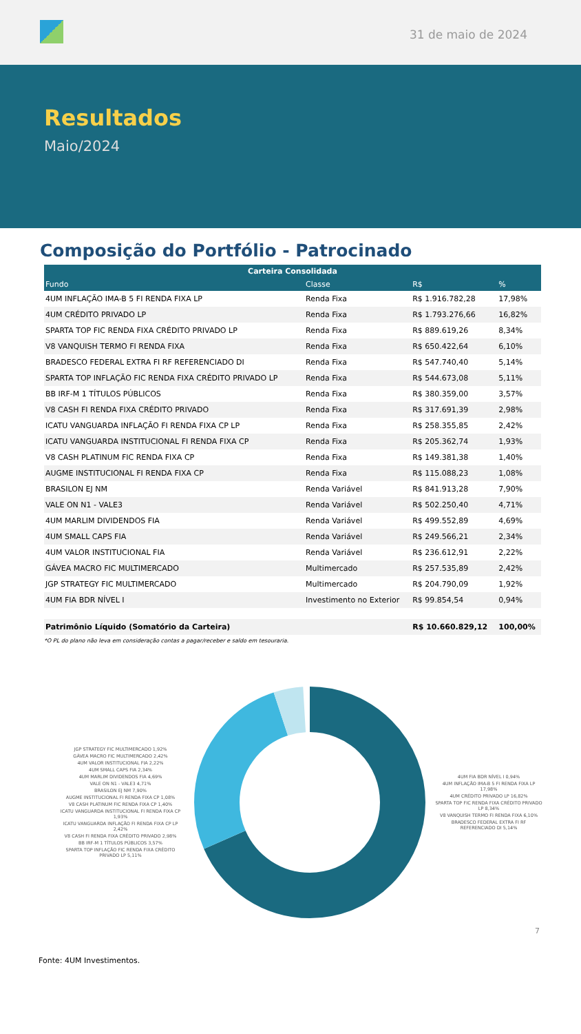31 de maio de 2024
Resultados
Maio/2024
Composição do Portfólio - Patrocinado
| Carteira Consolidada | | | |
| --- | --- | --- | --- |
| Fundo | Classe | R$ | % |
| 4UM INFLAÇÃO IMA-B 5 FI RENDA FIXA LP | Renda Fixa | R$ 1.916.782,28 | 17,98% |
| 4UM CRÉDITO PRIVADO LP | Renda Fixa | R$ 1.793.276,66 | 16,82% |
| SPARTA TOP FIC RENDA FIXA CRÉDITO PRIVADO LP | Renda Fixa | R$ 889.619,26 | 8,34% |
| V8 VANQUISH TERMO FI RENDA FIXA | Renda Fixa | R$ 650.422,64 | 6,10% |
| BRADESCO FEDERAL EXTRA FI RF REFERENCIADO DI | Renda Fixa | R$ 547.740,40 | 5,14% |
| SPARTA TOP INFLAÇÃO FIC RENDA FIXA CRÉDITO PRIVADO LP | Renda Fixa | R$ 544.673,08 | 5,11% |
| BB IRF-M 1 TÍTULOS PÚBLICOS | Renda Fixa | R$ 380.359,00 | 3,57% |
| V8 CASH FI RENDA FIXA CRÉDITO PRIVADO | Renda Fixa | R$ 317.691,39 | 2,98% |
| ICATU VANGUARDA INFLAÇÃO FI RENDA FIXA CP LP | Renda Fixa | R$ 258.355,85 | 2,42% |
| ICATU VANGUARDA INSTITUCIONAL FI RENDA FIXA CP | Renda Fixa | R$ 205.362,74 | 1,93% |
| V8 CASH PLATINUM FIC RENDA FIXA CP | Renda Fixa | R$ 149.381,38 | 1,40% |
| AUGME INSTITUCIONAL FI RENDA FIXA CP | Renda Fixa | R$ 115.088,23 | 1,08% |
| BRASILON EJ NM | Renda Variável | R$ 841.913,28 | 7,90% |
| VALE ON N1 - VALE3 | Renda Variável | R$ 502.250,40 | 4,71% |
| 4UM MARLIM DIVIDENDOS FIA | Renda Variável | R$ 499.552,89 | 4,69% |
| 4UM SMALL CAPS FIA | Renda Variável | R$ 249.566,21 | 2,34% |
| 4UM VALOR INSTITUCIONAL FIA | Renda Variável | R$ 236.612,91 | 2,22% |
| GÁVEA MACRO FIC MULTIMERCADO | Multimercado | R$ 257.535,89 | 2,42% |
| JGP STRATEGY FIC MULTIMERCADO | Multimercado | R$ 204.790,09 | 1,92% |
| 4UM FIA BDR NÍVEL I | Investimento no Exterior | R$ 99.854,54 | 0,94% |
| Patrimônio Líquido (Somatório da Carteira) | | R$ 10.660.829,12 | 100,00% |
*O PL do plano não leva em consideração contas a pagar/receber e saldo em tesouraria.
JGP STRATEGY FIC MULTIMERCADO 1,92%
GÁVEA MACRO FIC MULTIMERCADO 2,42%
4UM VALOR INSTITUCIONAL FIA 2,22%
4UM SMALL CAPS FIA 2,34%
4UM MARLIM DIVIDENDOS FIA 4,69%
VALE ON N1 - VALE3 4,71%
BRASILON EJ NM 7,90%
AUGME INSTITUCIONAL FI RENDA FIXA CP 1,08%
V8 CASH PLATINUM FIC RENDA FIXA CP 1,40%
ICATU VANGUARDA INSTITUCIONAL FI RENDA FIXA CP 1,93%
ICATU VANGUARDA INFLAÇÃO FI RENDA FIXA CP LP 2,42%
V8 CASH FI RENDA FIXA CRÉDITO PRIVADO 2,98%
BB IRF-M 1 TÍTULOS PÚBLICOS 3,57%
SPARTA TOP INFLAÇÃO FIC RENDA FIXA CRÉDITO PRIVADO LP 5,11%
4UM FIA BDR NÍVEL I 0,94%
4UM INFLAÇÃO IMA-B 5 FI RENDA FIXA LP 17,98%
4UM CRÉDITO PRIVADO LP 16,82%
SPARTA TOP FIC RENDA FIXA CRÉDITO PRIVADO LP 8,34%
V8 VANQUISH TERMO FI RENDA FIXA 6,10%
BRADESCO FEDERAL EXTRA FI RF REFERENCIADO DI 5,14%
7
Fonte: 4UM Investimentos.